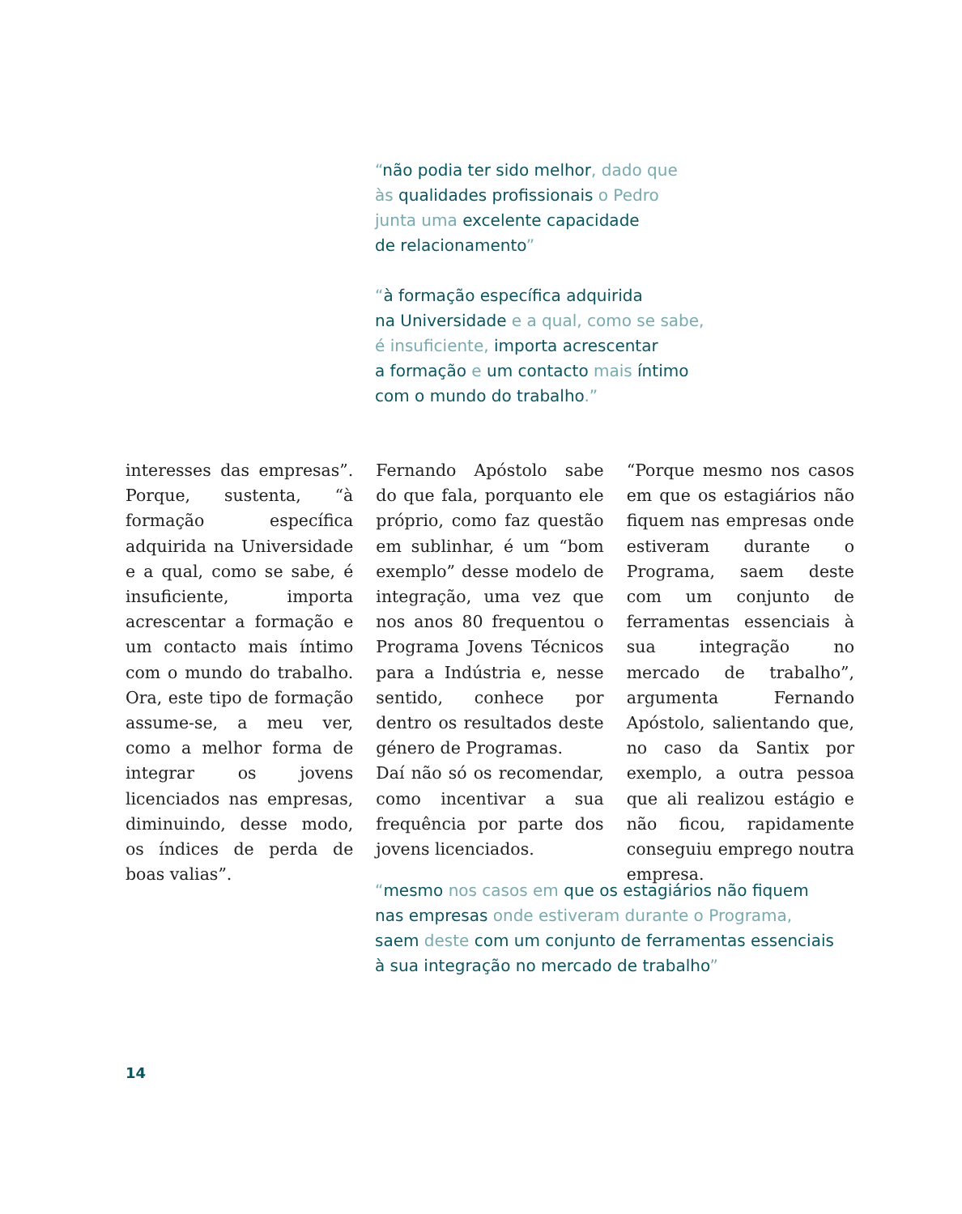“não podia ter sido melhor, dado que
às qualidades profissionais o Pedro
junta uma excelente capacidade
de relacionamento”
“à formação específica adquirida
na Universidade e a qual, como se sabe,
é insuficiente, importa acrescentar
a formação e um contacto mais íntimo
com o mundo do trabalho.”
interesses das empresas”. Porque, sustenta, “à formação específica adquirida na Universidade e a qual, como se sabe, é insuficiente, importa acrescentar a formação e um contacto mais íntimo com o mundo do trabalho. Ora, este tipo de formação assume-se, a meu ver, como a melhor forma de integrar os jovens licenciados nas empresas, diminuindo, desse modo, os índices de perda de boas valias”.
Fernando Apóstolo sabe do que fala, porquanto ele próprio, como faz questão em sublinhar, é um “bom exemplo” desse modelo de integração, uma vez que nos anos 80 frequentou o Programa Jovens Técnicos para a Indústria e, nesse sentido, conhece por dentro os resultados deste género de Programas.
Daí não só os recomendar, como incentivar a sua frequência por parte dos jovens licenciados.
“Porque mesmo nos casos em que os estagiários não fiquem nas empresas onde estiveram durante o Programa, saem deste com um conjunto de ferramentas essenciais à sua integração no mercado de trabalho”, argumenta Fernando Apóstolo, salientando que, no caso da Santix por exemplo, a outra pessoa que ali realizou estágio e não ficou, rapidamente conseguiu emprego noutra empresa.
“mesmo nos casos em que os estagiários não fiquem
nas empresas onde estiveram durante o Programa,
saem deste com um conjunto de ferramentas essenciais
à sua integração no mercado de trabalho”
14